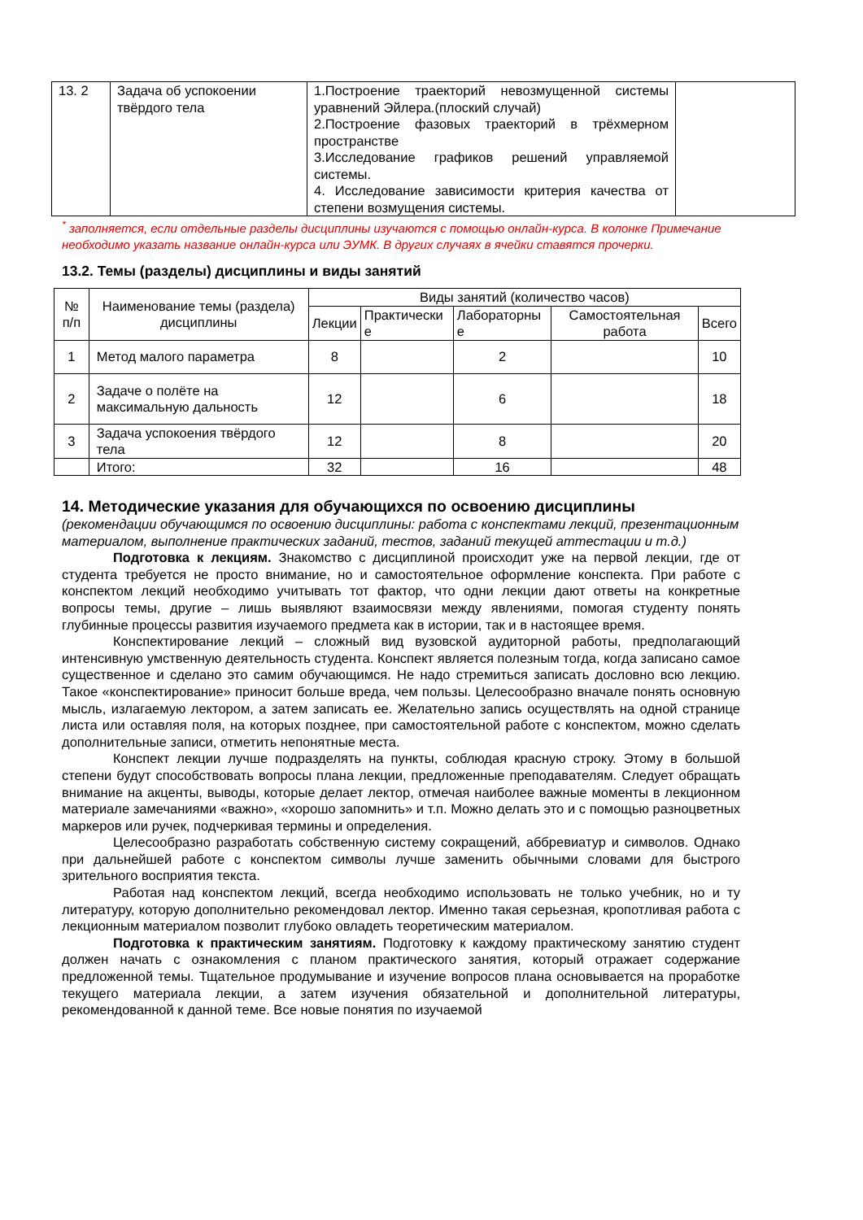| 13. 2 | Задача об успокоении твёрдого тела | 1.Построение траекторий невозмущенной системы уравнений Эйлера.(плоский случай) 2.Построение фазовых траекторий в трёхмерном пространстве 3.Исследование графиков решений управляемой системы. 4. Исследование зависимости критерия качества от степени возмущения системы. | |
<sup>*</sup> заполняется, если отдельные разделы дисциплины изучаются с помощью онлайн-курса. В колонке Примечание необходимо указать название онлайн-курса или ЭУМК. В других случаях в ячейки ставятся прочерки.
13.2. Темы (разделы) дисциплины и виды занятий
| № п/п | Наименование темы (раздела) дисциплины | Виды занятий (количество часов) | | | | |
| --- | --- | --- | --- | --- | --- | --- |
| | | Лекции | Практически е | Лабораторны е | Самостоятельная работа | Всего |
| 1 | Метод малого параметра | 8 | | 2 | | 10 |
| 2 | Задаче о полёте на максимальную дальность | 12 | | 6 | | 18 |
| 3 | Задача успокоения твёрдого тела | 12 | | 8 | | 20 |
| | Итого: | 32 | | 16 | | 48 |
14. Методические указания для обучающихся по освоению дисциплины
(рекомендации обучающимся по освоению дисциплины: работа с конспектами лекций, презентационным материалом, выполнение практических заданий, тестов, заданий текущей аттестации и т.д.)
Подготовка к лекциям. Знакомство с дисциплиной происходит уже на первой лекции, где от студента требуется не просто внимание, но и самостоятельное оформление конспекта. При работе с конспектом лекций необходимо учитывать тот фактор, что одни лекции дают ответы на конкретные вопросы темы, другие – лишь выявляют взаимосвязи между явлениями, помогая студенту понять глубинные процессы развития изучаемого предмета как в истории, так и в настоящее время.
Конспектирование лекций – сложный вид вузовской аудиторной работы, предполагающий интенсивную умственную деятельность студента. Конспект является полезным тогда, когда записано самое существенное и сделано это самим обучающимся. Не надо стремиться записать дословно всю лекцию. Такое «конспектирование» приносит больше вреда, чем пользы. Целесообразно вначале понять основную мысль, излагаемую лектором, а затем записать ее. Желательно запись осуществлять на одной странице листа или оставляя поля, на которых позднее, при самостоятельной работе с конспектом, можно сделать дополнительные записи, отметить непонятные места.
Конспект лекции лучше подразделять на пункты, соблюдая красную строку. Этому в большой степени будут способствовать вопросы плана лекции, предложенные преподавателям. Следует обращать внимание на акценты, выводы, которые делает лектор, отмечая наиболее важные моменты в лекционном материале замечаниями «важно», «хорошо запомнить» и т.п. Можно делать это и с помощью разноцветных маркеров или ручек, подчеркивая термины и определения.
Целесообразно разработать собственную систему сокращений, аббревиатур и символов. Однако при дальнейшей работе с конспектом символы лучше заменить обычными словами для быстрого зрительного восприятия текста.
Работая над конспектом лекций, всегда необходимо использовать не только учебник, но и ту литературу, которую дополнительно рекомендовал лектор. Именно такая серьезная, кропотливая работа с лекционным материалом позволит глубоко овладеть теоретическим материалом.
Подготовка к практическим занятиям. Подготовку к каждому практическому занятию студент должен начать с ознакомления с планом практического занятия, который отражает содержание предложенной темы. Тщательное продумывание и изучение вопросов плана основывается на проработке текущего материала лекции, а затем изучения обязательной и дополнительной литературы, рекомендованной к данной теме. Все новые понятия по изучаемой